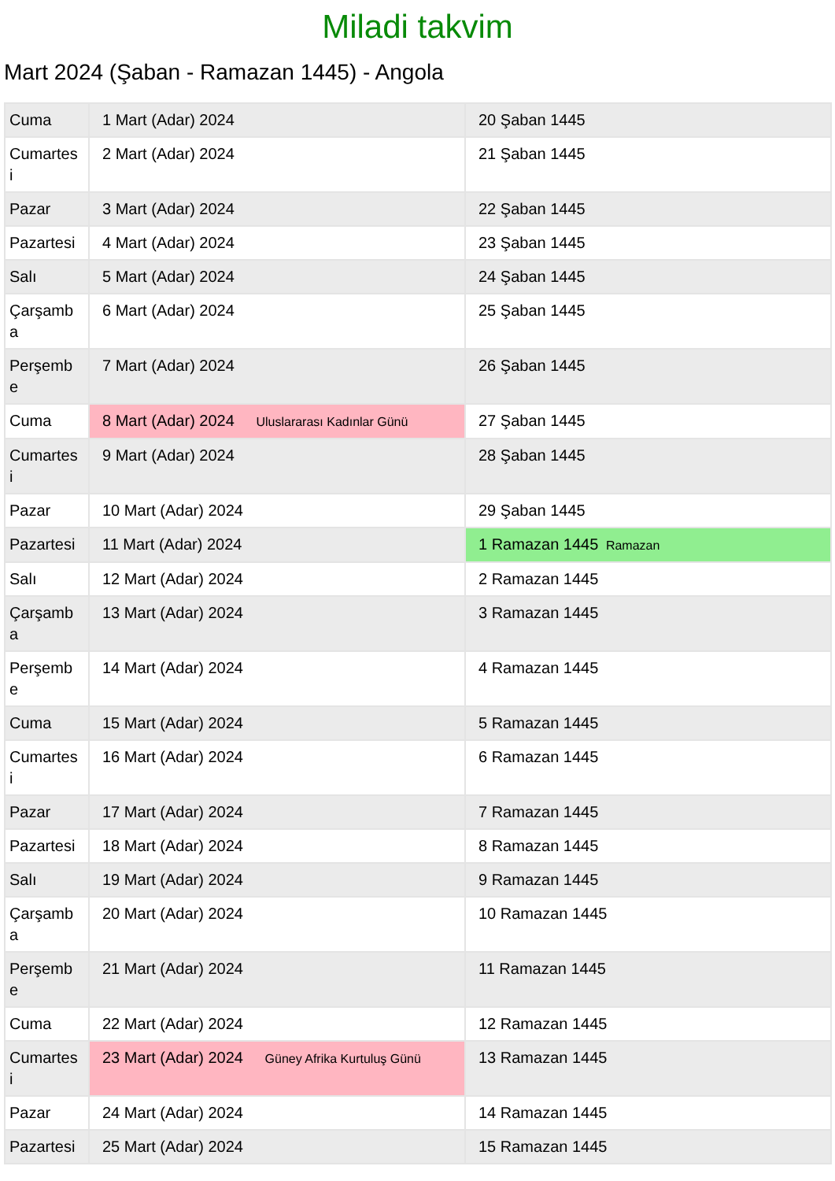Miladi takvim
Mart 2024 (Şaban - Ramazan 1445) - Angola
| Cuma | 1 Mart (Adar) 2024 | 20 Şaban 1445 |
| Cumartes i | 2 Mart (Adar) 2024 | 21 Şaban 1445 |
| Pazar | 3 Mart (Adar) 2024 | 22 Şaban 1445 |
| Pazartesi | 4 Mart (Adar) 2024 | 23 Şaban 1445 |
| Salı | 5 Mart (Adar) 2024 | 24 Şaban 1445 |
| Çarşamb a | 6 Mart (Adar) 2024 | 25 Şaban 1445 |
| Perşemb e | 7 Mart (Adar) 2024 | 26 Şaban 1445 |
| Cuma | 8 Mart (Adar) 2024 Uluslararası Kadınlar Günü | 27 Şaban 1445 |
| Cumartes i | 9 Mart (Adar) 2024 | 28 Şaban 1445 |
| Pazar | 10 Mart (Adar) 2024 | 29 Şaban 1445 |
| Pazartesi | 11 Mart (Adar) 2024 | 1 Ramazan 1445 Ramazan |
| Salı | 12 Mart (Adar) 2024 | 2 Ramazan 1445 |
| Çarşamb a | 13 Mart (Adar) 2024 | 3 Ramazan 1445 |
| Perşemb e | 14 Mart (Adar) 2024 | 4 Ramazan 1445 |
| Cuma | 15 Mart (Adar) 2024 | 5 Ramazan 1445 |
| Cumartes i | 16 Mart (Adar) 2024 | 6 Ramazan 1445 |
| Pazar | 17 Mart (Adar) 2024 | 7 Ramazan 1445 |
| Pazartesi | 18 Mart (Adar) 2024 | 8 Ramazan 1445 |
| Salı | 19 Mart (Adar) 2024 | 9 Ramazan 1445 |
| Çarşamb a | 20 Mart (Adar) 2024 | 10 Ramazan 1445 |
| Perşemb e | 21 Mart (Adar) 2024 | 11 Ramazan 1445 |
| Cuma | 22 Mart (Adar) 2024 | 12 Ramazan 1445 |
| Cumartes i | 23 Mart (Adar) 2024 Güney Afrika Kurtuluş Günü | 13 Ramazan 1445 |
| Pazar | 24 Mart (Adar) 2024 | 14 Ramazan 1445 |
| Pazartesi | 25 Mart (Adar) 2024 | 15 Ramazan 1445 |